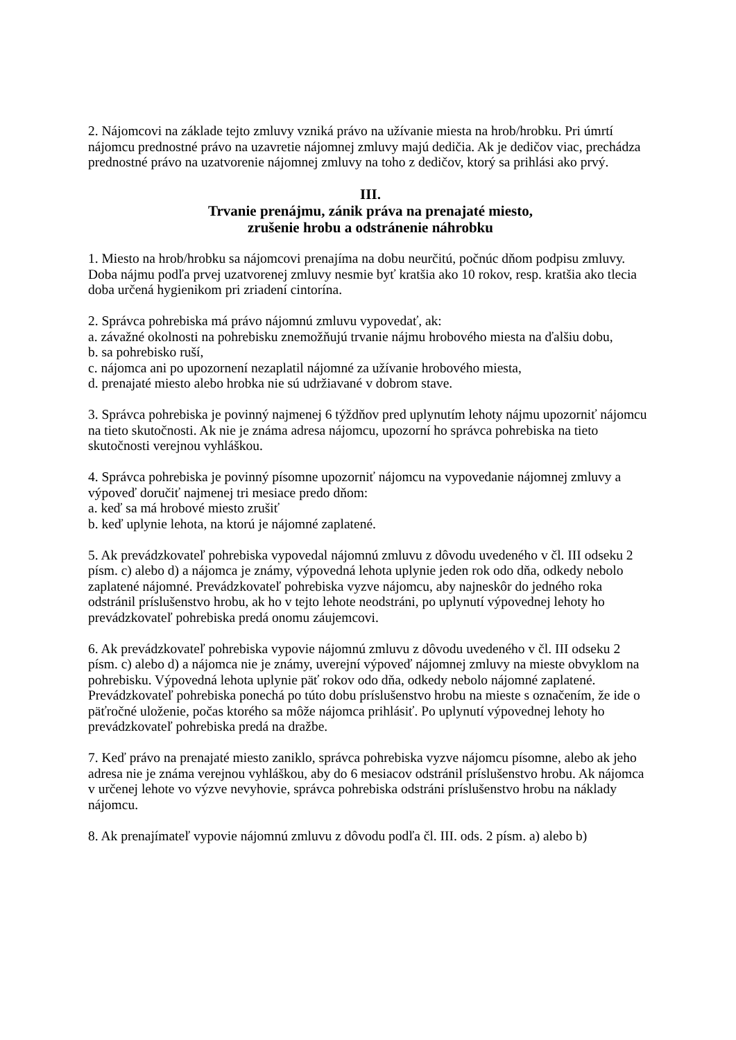2. Nájomcovi na základe tejto zmluvy vzniká právo na užívanie miesta na hrob/hrobku. Pri úmrtí nájomcu prednostné právo na uzavretie nájomnej zmluvy majú dedičia. Ak je dedičov viac, prechádza prednostné právo na uzatvorenie nájomnej zmluvy na toho z dedičov, ktorý sa prihlási ako prvý.
III.
Trvanie prenájmu, zánik práva na prenajaté miesto,
zrušenie hrobu a odstránenie náhrobku
1. Miesto na hrob/hrobku sa nájomcovi prenajíma na dobu neurčitú, počnúc dňom podpisu zmluvy. Doba nájmu podľa prvej uzatvorenej zmluvy nesmie byť kratšia ako 10 rokov, resp. kratšia ako tlecia doba určená hygienikom pri zriadení cintorína.
2. Správca pohrebiska má právo nájomnú zmluvu vypovedať, ak:
a. závažné okolnosti na pohrebisku znemožňujú trvanie nájmu hrobového miesta na ďalšiu dobu,
b. sa pohrebisko ruší,
c. nájomca ani po upozornení nezaplatil nájomné za užívanie hrobového miesta,
d. prenajaté miesto alebo hrobka nie sú udržiavané v dobrom stave.
3. Správca pohrebiska je povinný najmenej 6 týždňov pred uplynutím lehoty nájmu upozorniť nájomcu na tieto skutočnosti. Ak nie je známa adresa nájomcu, upozorní ho správca pohrebiska na tieto skutočnosti verejnou vyhláškou.
4. Správca pohrebiska je povinný písomne upozorniť nájomcu na vypovedanie nájomnej zmluvy a výpoveď doručiť najmenej tri mesiace predo dňom:
a. keď sa má hrobové miesto zrušiť
b. keď uplynie lehota, na ktorú je nájomné zaplatené.
5. Ak prevádzkovateľ pohrebiska vypovedal nájomnú zmluvu z dôvodu uvedeného v čl. III odseku 2 písm. c) alebo d) a nájomca je známy, výpovedná lehota uplynie jeden rok odo dňa, odkedy nebolo zaplatené nájomné. Prevádzkovateľ pohrebiska vyzve nájomcu, aby najneskôr do jedného roka odstránil príslušenstvo hrobu, ak ho v tejto lehote neodstráni, po uplynutí výpovednej lehoty ho prevádzkovateľ pohrebiska predá onomu záujemcovi.
6. Ak prevádzkovateľ pohrebiska vypovie nájomnú zmluvu z dôvodu uvedeného v čl. III odseku 2 písm. c) alebo d) a nájomca nie je známy, uverejní výpoveď nájomnej zmluvy na mieste obvyklom na pohrebisku. Výpovedná lehota uplynie päť rokov odo dňa, odkedy nebolo nájomné zaplatené. Prevádzkovateľ pohrebiska ponechá po túto dobu príslušenstvo hrobu na mieste s označením, že ide o päťročné uloženie, počas ktorého sa môže nájomca prihlásiť. Po uplynutí výpovednej lehoty ho prevádzkovateľ pohrebiska predá na dražbe.
7. Keď právo na prenajaté miesto zaniklo, správca pohrebiska vyzve nájomcu písomne, alebo ak jeho adresa nie je známa verejnou vyhláškou, aby do 6 mesiacov odstránil príslušenstvo hrobu. Ak nájomca v určenej lehote vo výzve nevyhovie, správca pohrebiska odstráni príslušenstvo hrobu na náklady nájomcu.
8. Ak prenajímateľ vypovie nájomnú zmluvu z dôvodu podľa čl. III. ods. 2 písm. a) alebo b)